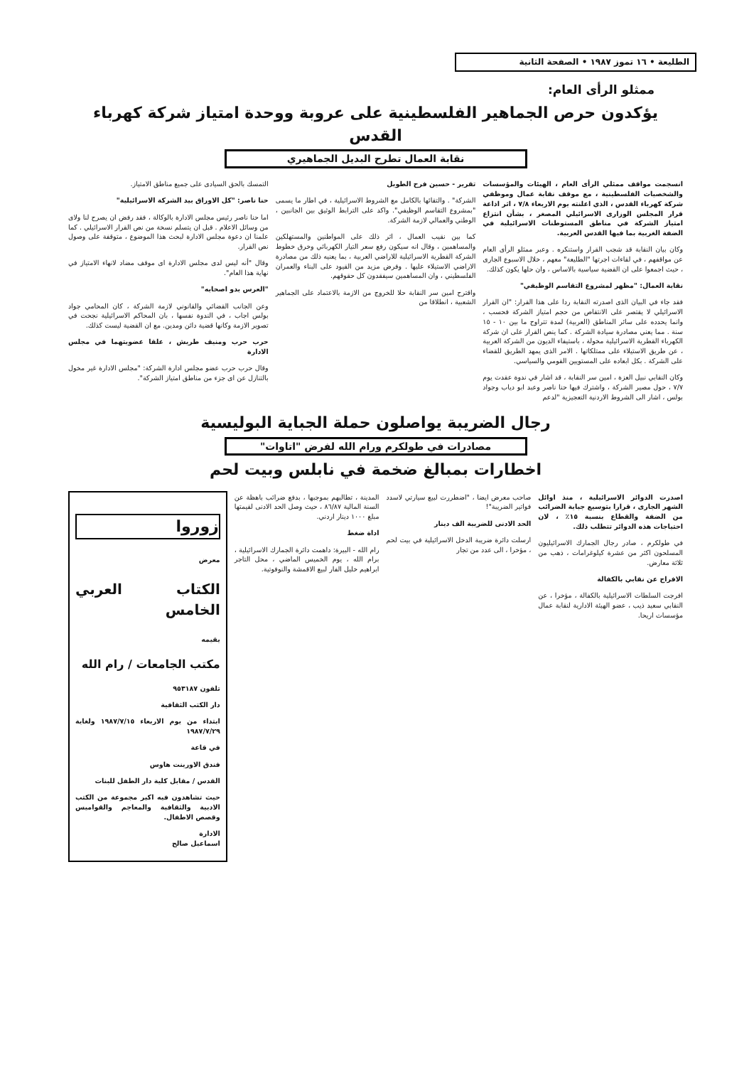الطليعة • ١٦ تموز ١٩٨٧ • الصفحة الثانية
ممثلو الرأى العام:
يؤكدون حرص الجماهير الفلسطينية على عروبة ووحدة امتياز شركة كهرباء القدس
نقابة العمال تطرح البديل الجماهيري
انسجمت مواقف ممثلي الرأى العام ، الهيئات والمؤسسات والشخصيات الفلسطينية ، مع موقف نقابة عمال وموظفي شركة كهرباء القدس ، الذي اعلنته يوم الاربعاء ٧/٨ ، اثر اذاعة قرار المجلس الوزارى الاسرائيلي المصغر ، بشأن انتزاع امتياز الشركة في مناطق المستوطنات الاسرائيلية في الضفة الغربية بما فيها القدس العربية.
وكان بيان النقابة قد شجب القرار واستنكره . وعبر ممثلو الرأى العام عن مواقفهم ، في لقاءات اجرتها "الطليعة" معهم ، خلال الاسبوع الجارى ، حيث اجمعوا على ان القضية سياسية بالاساس ، وان حلها يكون كذلك.
نقابة العمال: "مظهر لمشروع التقاسم الوظيفي"
فقد جاء في البيان الذى اصدرته النقابة ردا على هذا القرار: "ان القرار الاسرائيلي لا يقتصر على الانتقاص من حجم امتياز الشركة فحسب ، وانما يحدده على سائر المناطق (العربية) لمدة تتراوح ما بين ١٠ - ١٥ سنة . مما يعني مصادرة سيادة الشركة . كما ينص القرار على ان شركة الكهرباء القطرية الاسرائيلية مخولة ، باستيفاء الديون من الشركة العربية ، عن طريق الاستيلاء على ممتلكاتها . الامر الذى يمهد الطريق للقضاء على الشركة . بكل ابعاده على المستويين القومي والسياسي.
وكان النقابي نبيل العزة ، امين سر النقابة ، قد اشار في ندوة عقدت يوم ٧/٧ ، حول مصير الشركة ، واشترك فيها حنا ناصر وعبد ابو دياب وجواد بولس ، اشار الى الشروط الاردنية التعجيزية "لدعم
تقرير - حسين فرح الطويل
الشركة" . والتقائها بالكامل مع الشروط الاسرائيلية ، في اطار ما يسمى "بمشروع التقاسم الوظيفي". واكد على الترابط الوثيق بين الجانبين ، الوطني والعمالي لازمة الشركة.
كما بين نقيب العمال ، اثر ذلك على المواطنين والمستهلكين والمساهمين ، وقال انه سيكون رفع سعر التيار الكهربائي وخرق خطوط الشركة القطرية الاسرائيلية للاراضي العربية ، بما يعنيه ذلك من مصادرة الاراضي الاستيلاء عليها . وفرض مزيد من القيود على البناء والعمران الفلسطيني ، وان المساهمين سيفقدون كل حقوقهم.
واقترح امين سر النقابة حلا للخروج من الازمة بالاعتماد على الجماهير الشعبية ، انطلاقا من
التمسك بالحق السيادى على جميع مناطق الامتياز.
حنا ناصر: "كل الاوراق بيد الشركة الاسرائيلية"
اما حنا ناصر رئيس مجلس الادارة بالوكالة ، فقد رفض ان يصرح لنا ولاى من وسائل الاعلام . قبل ان يتسلم نسخة من نص القرار الاسرائيلي . كما علمنا ان دعوة مجلس الادارة لبحث هذا الموضوع ، متوقفة على وصول نص القرار.
وقال "أنه ليس لدى مجلس الادارة اى موقف مضاد لانهاء الامتياز في نهاية هذا العام".
"العرس بدو اصحابه"
وعن الجانب القضائي والقانوني لازمة الشركة ، كان المحامي جواد بولس اجاب ، في الندوة نفسها ، بان المحاكم الاسرائيلية نجحت في تصوير الازمة وكانها قضية دائن ومدين. مع ان القضية ليست كذلك.
حرب حرب ومنيف طريش ، علقا عضويتهما في مجلس الادارة
وقال حرب حرب عضو مجلس ادارة الشركة: "مجلس الادارة غير مخول بالتنازل عن اى جزء من مناطق امتياز الشركة".
رجال الضريبة يواصلون حملة الجباية البوليسية
مصادرات في طولكرم ورام الله لفرض "اتاوات"
اخطارات بمبالغ ضخمة في نابلس وبيت لحم
اصدرت الدوائر الاسرائيلية ، منذ اوائل الشهر الجارى ، قرارا بتوسيع جباية الضرائب من الضفة والقطاع بنسبة ١٥٪ ، لان احتياجات هذه الدوائر تتطلب ذلك.
في طولكرم ، صادر رجال الجمارك الاسرائيليون المسلحون اكثر من عشرة كيلوغرامات ، ذهب من ثلاثة معارض.
الافراج عن نقابي بالكفالة
افرجت السلطات الاسرائيلية بالكفالة ، مؤخرا ، عن النقابي سعيد ذيب ، عضو الهيئة الادارية لنقابة عمال مؤسسات اريحا.
صاحب معرض ايضا ، "اضطررت لبيع سيارتي لاسدد فواتير الضريبة"!
الحد الادنى للضريبة الف دينار
ارسلت دائرة ضريبة الدخل الاسرائيلية في بيت لحم ، مؤخرا ، الى عدد من تجار
المدينة ، تطالبهم بموجبها ، بدفع ضرائب باهظة عن السنة المالية ٨٦/٨٧ ، حيث وصل الحد الادنى لقيمتها مبلغ ١٠٠٠ دينار اردني.
اداة ضغط
رام الله - البيرة: داهمت دائرة الجمارك الاسرائيلية ، برام الله ، يوم الخميس الماضي ، محل التاجر ابراهيم خليل الفار لبيع الاقمشة والنوفوتية.
زوروا
معرض
الكتاب العربي الخامس
يقيمه
مكتب الجامعات / رام الله
تلفون ٩٥٣١٨٧
دار الكتب الثقافية
ابتداء من يوم الاربعاء ١٩٨٧/٧/١٥ ولغاية ١٩٨٧/٧/٢٩
في قاعة
فندق الاورينت هاوس
القدس / مقابل كلية دار الطفل للبنات
حيث تشاهدون فيه اكبر مجموعة من الكتب الادبية والثقافية والمعاجم والقواميس وقصص الاطفال.
الادارة
اسماعيل صالح